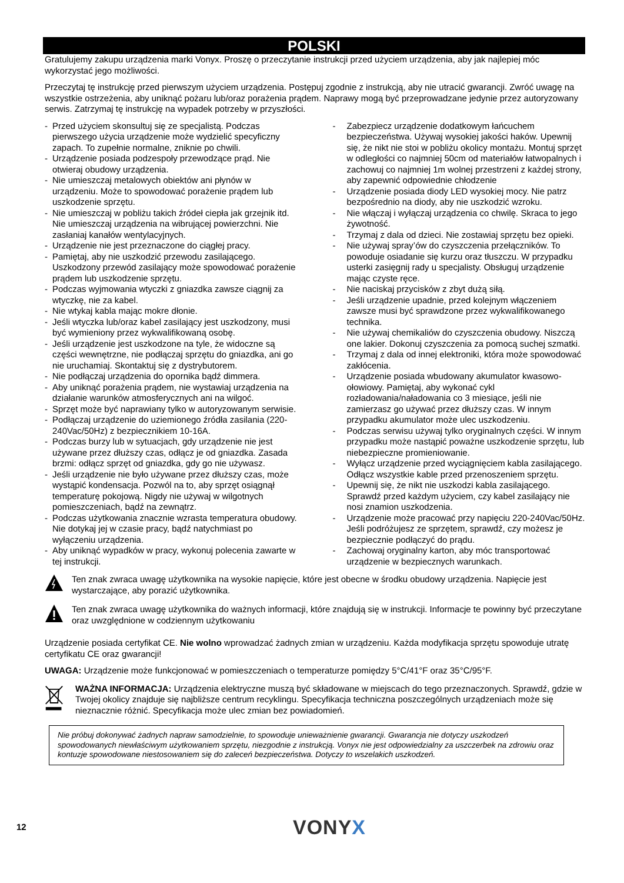POLSKI
Gratulujemy zakupu urządzenia marki Vonyx. Proszę o przeczytanie instrukcji przed użyciem urządzenia, aby jak najlepiej móc wykorzystać jego możliwości.
Przeczytaj tę instrukcję przed pierwszym użyciem urządzenia. Postępuj zgodnie z instrukcją, aby nie utracić gwarancji. Zwróć uwagę na wszystkie ostrzeżenia, aby uniknąć pożaru lub/oraz porażenia prądem. Naprawy mogą być przeprowadzane jedynie przez autoryzowany serwis. Zatrzymaj tę instrukcję na wypadek potrzeby w przyszłości.
- Przed użyciem skonsultuj się ze specjalistą. Podczas pierwszego użycia urządzenie może wydzielić specyficzny zapach. To zupełnie normalne, zniknie po chwili.
- Urządzenie posiada podzespoły przewodzące prąd. Nie otwieraj obudowy urządzenia.
- Nie umieszczaj metalowych obiektów ani płynów w urządzeniu. Może to spowodować porażenie prądem lub uszkodzenie sprzętu.
- Nie umieszczaj w pobliżu takich źródeł ciepła jak grzejnik itd. Nie umieszczaj urządzenia na wibrującej powierzchni. Nie zasłaniaj kanałów wentylacyjnych.
- Urządzenie nie jest przeznaczone do ciągłej pracy.
- Pamiętaj, aby nie uszkodzić przewodu zasilającego. Uszkodzony przewód zasilający może spowodować porażenie prądem lub uszkodzenie sprzętu.
- Podczas wyjmowania wtyczki z gniazdka zawsze ciągnij za wtyczkę, nie za kabel.
- Nie wtykaj kabla mając mokre dłonie.
- Jeśli wtyczka lub/oraz kabel zasilający jest uszkodzony, musi być wymieniony przez wykwalifikowaną osobę.
- Jeśli urządzenie jest uszkodzone na tyle, że widoczne są części wewnętrzne, nie podłączaj sprzętu do gniazdka, ani go nie uruchamiaj. Skontaktuj się z dystrybutorem.
- Nie podłączaj urządzenia do opornika bądź dimmera.
- Aby uniknąć porażenia prądem, nie wystawiaj urządzenia na działanie warunków atmosferycznych ani na wilgoć.
- Sprzęt może być naprawiany tylko w autoryzowanym serwisie.
- Podłączaj urządzenie do uziemionego źródła zasilania (220-240Vac/50Hz) z bezpiecznikiem 10-16A.
- Podczas burzy lub w sytuacjach, gdy urządzenie nie jest używane przez dłuższy czas, odłącz je od gniazdka. Zasada brzmi: odłącz sprzęt od gniazdka, gdy go nie używasz.
- Jeśli urządzenie nie było używane przez dłuższy czas, może wystąpić kondensacja. Pozwól na to, aby sprzęt osiągnął temperaturę pokojową. Nigdy nie używaj w wilgotnych pomieszczeniach, bądź na zewnątrz.
- Podczas użytkowania znacznie wzrasta temperatura obudowy. Nie dotykaj jej w czasie pracy, bądź natychmiast po wyłączeniu urządzenia.
- Aby uniknąć wypadków w pracy, wykonuj polecenia zawarte w tej instrukcji.
- Zabezpiecz urządzenie dodatkowym łańcuchem bezpieczeństwa. Używaj wysokiej jakości haków. Upewnij się, że nikt nie stoi w pobliżu okolicy montażu. Montuj sprzęt w odległości co najmniej 50cm od materiałów łatwopalnych i zachowuj co najmniej 1m wolnej przestrzeni z każdej strony, aby zapewnić odpowiednie chłodzenie
- Urządzenie posiada diody LED wysokiej mocy. Nie patrz bezpośrednio na diody, aby nie uszkodzić wzroku.
- Nie włączaj i wyłączaj urządzenia co chwilę. Skraca to jego żywotność.
- Trzymaj z dala od dzieci. Nie zostawiaj sprzętu bez opieki.
- Nie używaj spray’ów do czyszczenia przełączników. To powoduje osiadanie się kurzu oraz tłuszczu. W przypadku usterki zasięgnij rady u specjalisty. Obsługuj urządzenie mając czyste ręce.
- Nie naciskaj przycisków z zbyt dużą siłą.
- Jeśli urządzenie upadnie, przed kolejnym włączeniem zawsze musi być sprawdzone przez wykwalifikowanego technika.
- Nie używaj chemikaliów do czyszczenia obudowy. Niszczą one lakier. Dokonuj czyszczenia za pomocą suchej szmatki.
- Trzymaj z dala od innej elektroniki, która może spowodować zakłócenia.
- Urządzenie posiada wbudowany akumulator kwasowo-ołowiowy. Pamiętaj, aby wykonać cykl rozładowania/naładowania co 3 miesiące, jeśli nie zamierzasz go używać przez dłuższy czas. W innym przypadku akumulator może ulec uszkodzeniu.
- Podczas serwisu używaj tylko oryginalnych części. W innym przypadku może nastąpić poważne uszkodzenie sprzętu, lub niebezpieczne promieniowanie.
- Wyłącz urządzenie przed wyciągnięciem kabla zasilającego. Odłącz wszystkie kable przed przenoszeniem sprzętu.
- Upewnij się, że nikt nie uszkodzi kabla zasilającego. Sprawdź przed każdym użyciem, czy kabel zasilający nie nosi znamion uszkodzenia.
- Urządzenie może pracować przy napięciu 220-240Vac/50Hz. Jeśli podróżujesz ze sprzętem, sprawdź, czy możesz je bezpiecznie podłączyć do prądu.
- Zachowaj oryginalny karton, aby móc transportować urządzenie w bezpiecznych warunkach.
Ten znak zwraca uwagę użytkownika na wysokie napięcie, które jest obecne w środku obudowy urządzenia. Napięcie jest wystarczające, aby porazić użytkownika.
Ten znak zwraca uwagę użytkownika do ważnych informacji, które znajdują się w instrukcji. Informacje te powinny być przeczytane oraz uwzględnione w codziennym użytkowaniu
Urządzenie posiada certyfikat CE. Nie wolno wprowadzać żadnych zmian w urządzeniu. Każda modyfikacja sprzętu spowoduje utratę certyfikatu CE oraz gwarancji!
UWAGA: Urządzenie może funkcjonować w pomieszczeniach o temperaturze pomiędzy 5°C/41°F oraz 35°C/95°F.
WAŻNA INFORMACJA: Urządzenia elektryczne muszą być składowane w miejscach do tego przeznaczonych. Sprawdź, gdzie w Twojej okolicy znajduje się najbliższe centrum recyklingu. Specyfikacja techniczna poszczególnych urządzeniach może się nieznacznie różnić. Specyfikacja może ulec zmian bez powiadomień.
Nie próbuj dokonywać żadnych napraw samodzielnie, to spowoduje unieważnienie gwarancji. Gwarancja nie dotyczy uszkodzeń spowodowanych niewłaściwym użytkowaniem sprzętu, niezgodnie z instrukcją. Vonyx nie jest odpowiedzialny za uszczerbek na zdrowiu oraz kontuzje spowodowane niestosowaniem się do zaleceń bezpieczeństwa. Dotyczy to wszelakich uszkodzeń.
12 VONYX